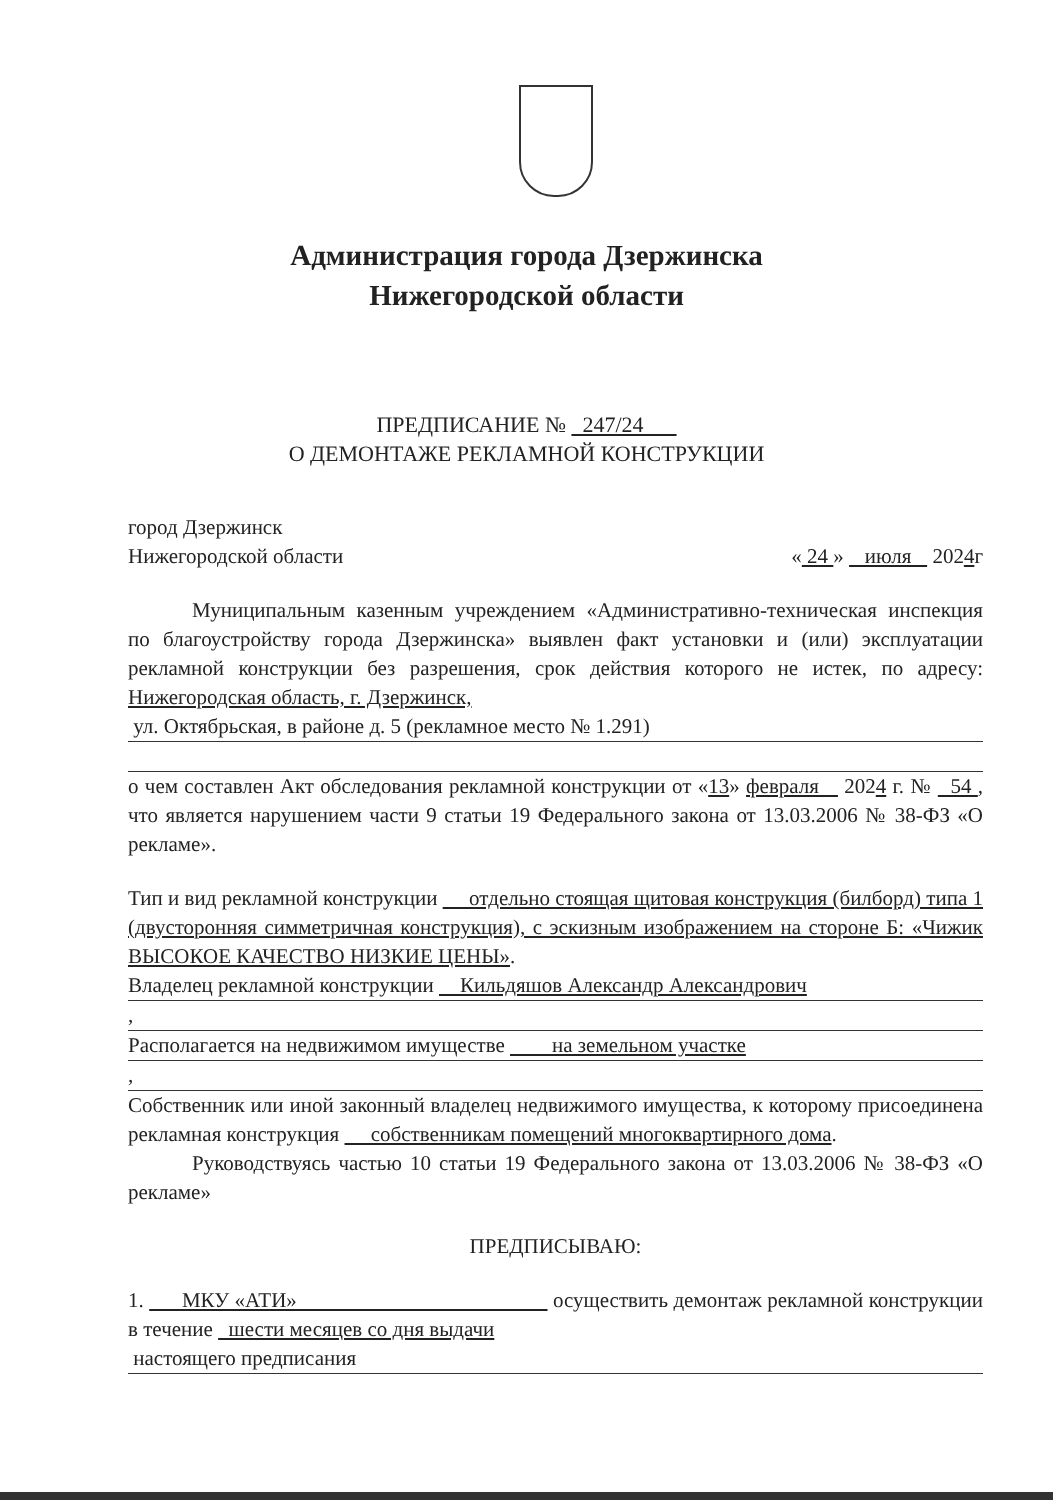Администрация города Дзержинска
Нижегородской области
ПРЕДПИСАНИЕ № 247/24
О ДЕМОНТАЖЕ РЕКЛАМНОЙ КОНСТРУКЦИИ
город Дзержинск
Нижегородской области « 24 » июля 2024г
Муниципальным казенным учреждением «Административно-техническая инспекция по благоустройству города Дзержинска» выявлен факт установки и (или) эксплуатации рекламной конструкции без разрешения, срок действия которого не истек, по адресу: Нижегородская область, г. Дзержинск,
ул. Октябрьская, в районе д. 5 (рекламное место № 1.291)
о чем составлен Акт обследования рекламной конструкции от «13» февраля 2024 г. № 54 , что является нарушением части 9 статьи 19 Федерального закона от 13.03.2006 № 38-ФЗ «О рекламе».
Тип и вид рекламной конструкции отдельно стоящая щитовая конструкция (билборд) типа 1 (двусторонняя симметричная конструкция), с эскизным изображением на стороне Б: «Чижик ВЫСОКОЕ КАЧЕСТВО НИЗКИЕ ЦЕНЫ».
Владелец рекламной конструкции Кильдяшов Александр Александрович
,
Располагается на недвижимом имуществе на земельном участке
,
Собственник или иной законный владелец недвижимого имущества, к которому присоединена рекламная конструкция собственникам помещений многоквартирного дома.
Руководствуясь частью 10 статьи 19 Федерального закона от 13.03.2006 № 38-ФЗ «О рекламе»
ПРЕДПИСЫВАЮ:
1. МКУ «АТИ» осуществить демонтаж рекламной конструкции в течение шести месяцев со дня выдачи
настоящего предписания